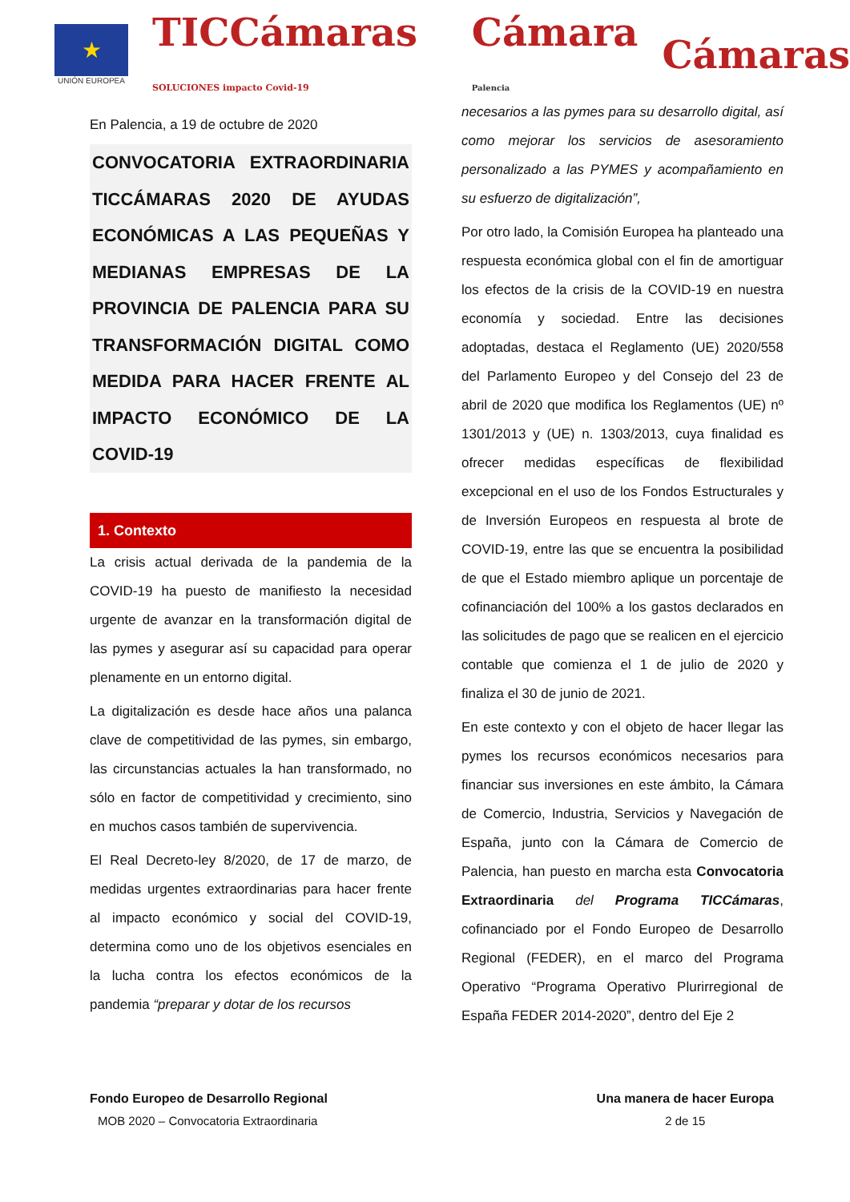★
UNIÓN EUROPEA
TICCámaras SOLUCIONES impacto Covid-19
Cámara Palencia
Cámaras
En Palencia, a 19 de octubre de 2020
CONVOCATORIA EXTRAORDINARIA TICCÁMARAS 2020 DE AYUDAS ECONÓMICAS A LAS PEQUEÑAS Y MEDIANAS EMPRESAS DE LA PROVINCIA DE PALENCIA PARA SU TRANSFORMACIÓN DIGITAL COMO MEDIDA PARA HACER FRENTE AL IMPACTO ECONÓMICO DE LA COVID-19
1. Contexto
La crisis actual derivada de la pandemia de la COVID-19 ha puesto de manifiesto la necesidad urgente de avanzar en la transformación digital de las pymes y asegurar así su capacidad para operar plenamente en un entorno digital.
La digitalización es desde hace años una palanca clave de competitividad de las pymes, sin embargo, las circunstancias actuales la han transformado, no sólo en factor de competitividad y crecimiento, sino en muchos casos también de supervivencia.
El Real Decreto-ley 8/2020, de 17 de marzo, de medidas urgentes extraordinarias para hacer frente al impacto económico y social del COVID-19, determina como uno de los objetivos esenciales en la lucha contra los efectos económicos de la pandemia “preparar y dotar de los recursos
necesarios a las pymes para su desarrollo digital, así como mejorar los servicios de asesoramiento personalizado a las PYMES y acompañamiento en su esfuerzo de digitalización”,
Por otro lado, la Comisión Europea ha planteado una respuesta económica global con el fin de amortiguar los efectos de la crisis de la COVID-19 en nuestra economía y sociedad. Entre las decisiones adoptadas, destaca el Reglamento (UE) 2020/558 del Parlamento Europeo y del Consejo del 23 de abril de 2020 que modifica los Reglamentos (UE) nº 1301/2013 y (UE) n. 1303/2013, cuya finalidad es ofrecer medidas específicas de flexibilidad excepcional en el uso de los Fondos Estructurales y de Inversión Europeos en respuesta al brote de COVID-19, entre las que se encuentra la posibilidad de que el Estado miembro aplique un porcentaje de cofinanciación del 100% a los gastos declarados en las solicitudes de pago que se realicen en el ejercicio contable que comienza el 1 de julio de 2020 y finaliza el 30 de junio de 2021.
En este contexto y con el objeto de hacer llegar las pymes los recursos económicos necesarios para financiar sus inversiones en este ámbito, la Cámara de Comercio, Industria, Servicios y Navegación de España, junto con la Cámara de Comercio de Palencia, han puesto en marcha esta Convocatoria Extraordinaria del Programa TICCámaras, cofinanciado por el Fondo Europeo de Desarrollo Regional (FEDER), en el marco del Programa Operativo “Programa Operativo Plurirregional de España FEDER 2014-2020”, dentro del Eje 2
Fondo Europeo de Desarrollo Regional
MOB 2020 – Convocatoria Extraordinaria
Una manera de hacer Europa
2 de 15